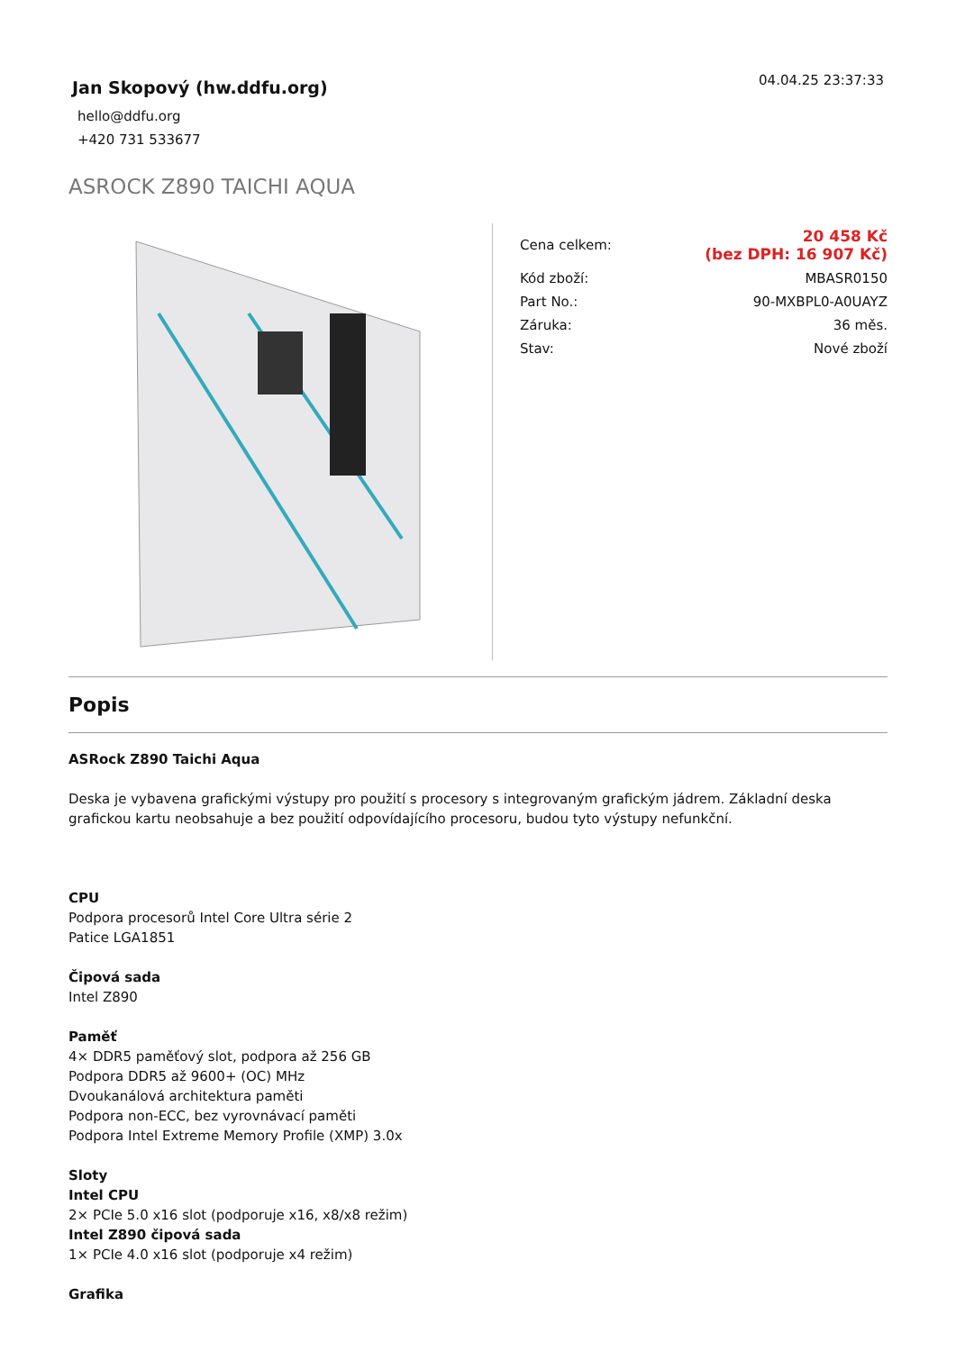Jan Skopový (hw.ddfu.org)
hello@ddfu.org
+420 731 533677
04.04.25 23:37:33
ASROCK Z890 TAICHI AQUA
| Cena celkem: | 20 458 Kč (bez DPH: 16 907 Kč) |
| Kód zboží: | MBASR0150 |
| Part No.: | 90-MXBPL0-A0UAYZ |
| Záruka: | 36 měs. |
| Stav: | Nové zboží |
Popis
ASRock Z890 Taichi Aqua
Deska je vybavena grafickými výstupy pro použití s procesory s integrovaným grafickým jádrem. Základní deska grafickou kartu neobsahuje a bez použití odpovídajícího procesoru, budou tyto výstupy nefunkční.
CPU
Podpora procesorů Intel Core Ultra série 2
Patice LGA1851
Čipová sada
Intel Z890
Paměť
4× DDR5 paměťový slot, podpora až 256 GB
Podpora DDR5 až 9600+ (OC) MHz
Dvoukanálová architektura paměti
Podpora non-ECC, bez vyrovnávací paměti
Podpora Intel Extreme Memory Profile (XMP) 3.0x
Sloty
Intel CPU
2× PCIe 5.0 x16 slot (podporuje x16, x8/x8 režim)
Intel Z890 čipová sada
1× PCIe 4.0 x16 slot (podporuje x4 režim)
Grafika